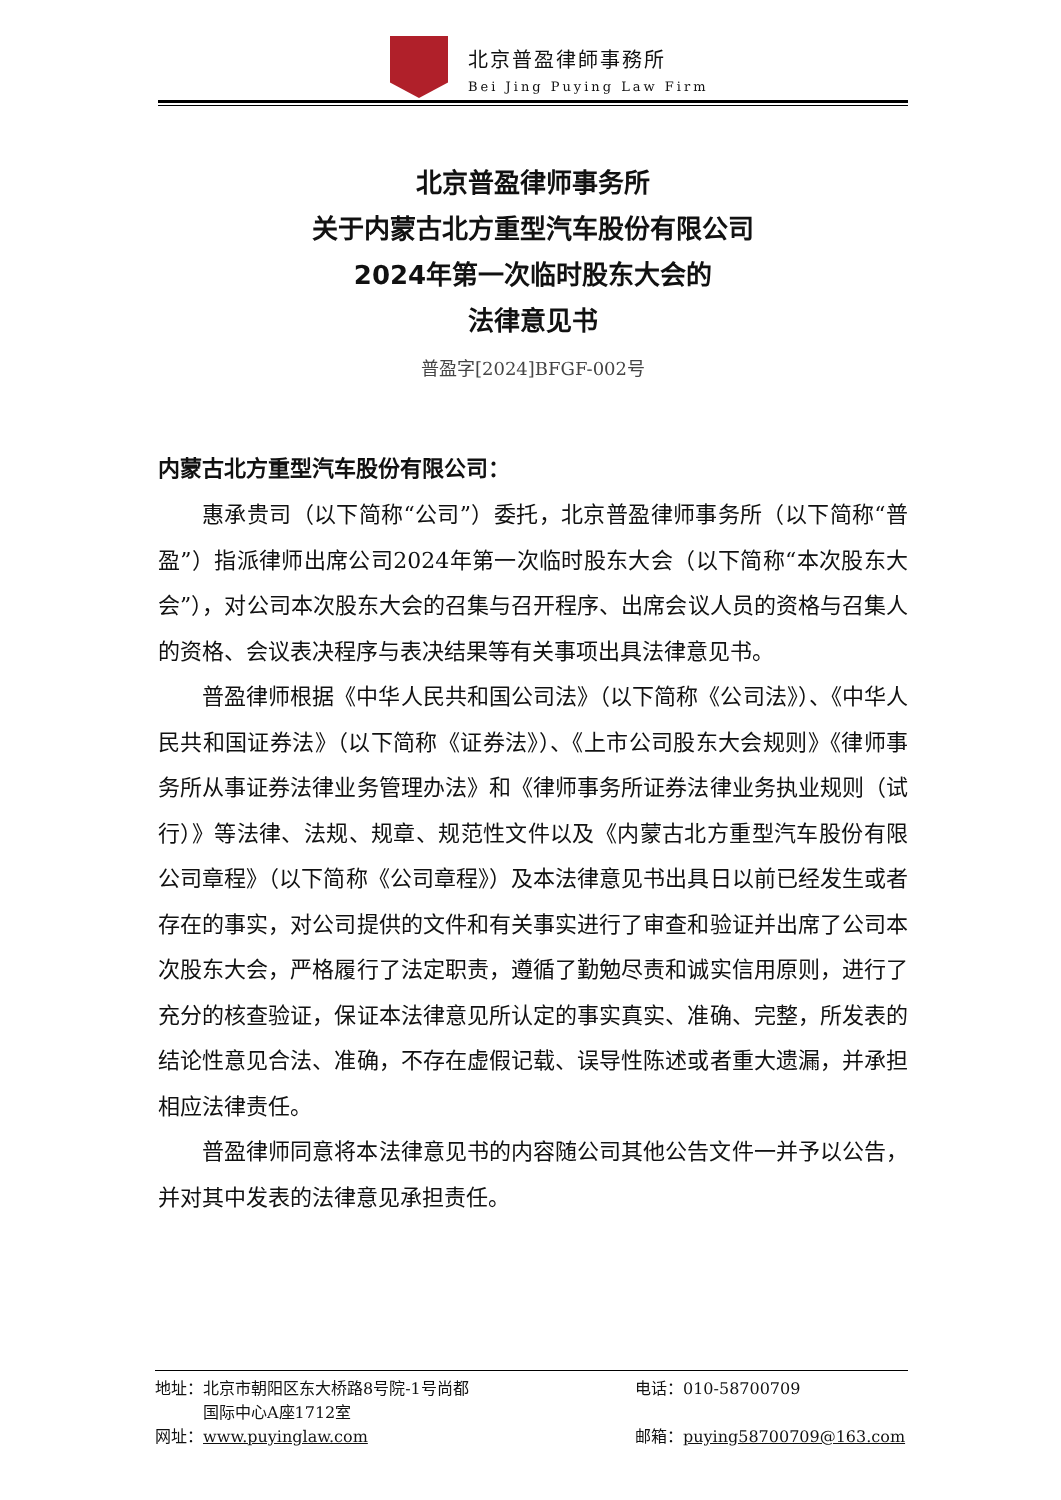北京普盈律師事務所
Bei Jing Puying Law Firm
北京普盈律师事务所
关于内蒙古北方重型汽车股份有限公司
2024年第一次临时股东大会的
法律意见书
普盈字[2024]BFGF-002号
内蒙古北方重型汽车股份有限公司：
惠承贵司（以下简称“公司”）委托，北京普盈律师事务所（以下简称“普盈”）指派律师出席公司2024年第一次临时股东大会（以下简称“本次股东大会”），对公司本次股东大会的召集与召开程序、出席会议人员的资格与召集人的资格、会议表决程序与表决结果等有关事项出具法律意见书。
普盈律师根据《中华人民共和国公司法》（以下简称《公司法》）、《中华人民共和国证券法》（以下简称《证券法》）、《上市公司股东大会规则》《律师事务所从事证券法律业务管理办法》和《律师事务所证券法律业务执业规则（试行）》等法律、法规、规章、规范性文件以及《内蒙古北方重型汽车股份有限公司章程》（以下简称《公司章程》）及本法律意见书出具日以前已经发生或者存在的事实，对公司提供的文件和有关事实进行了审查和验证并出席了公司本次股东大会，严格履行了法定职责，遵循了勤勉尽责和诚实信用原则，进行了充分的核查验证，保证本法律意见所认定的事实真实、准确、完整，所发表的结论性意见合法、准确，不存在虚假记载、误导性陈述或者重大遗漏，并承担相应法律责任。
普盈律师同意将本法律意见书的内容随公司其他公告文件一并予以公告，并对其中发表的法律意见承担责任。
地址：北京市朝阳区东大桥路8号院-1号尚都
　　　国际中心A座1712室
电话：010-58700709
网址：www.puyinglaw.com 邮箱：puying58700709@163.com